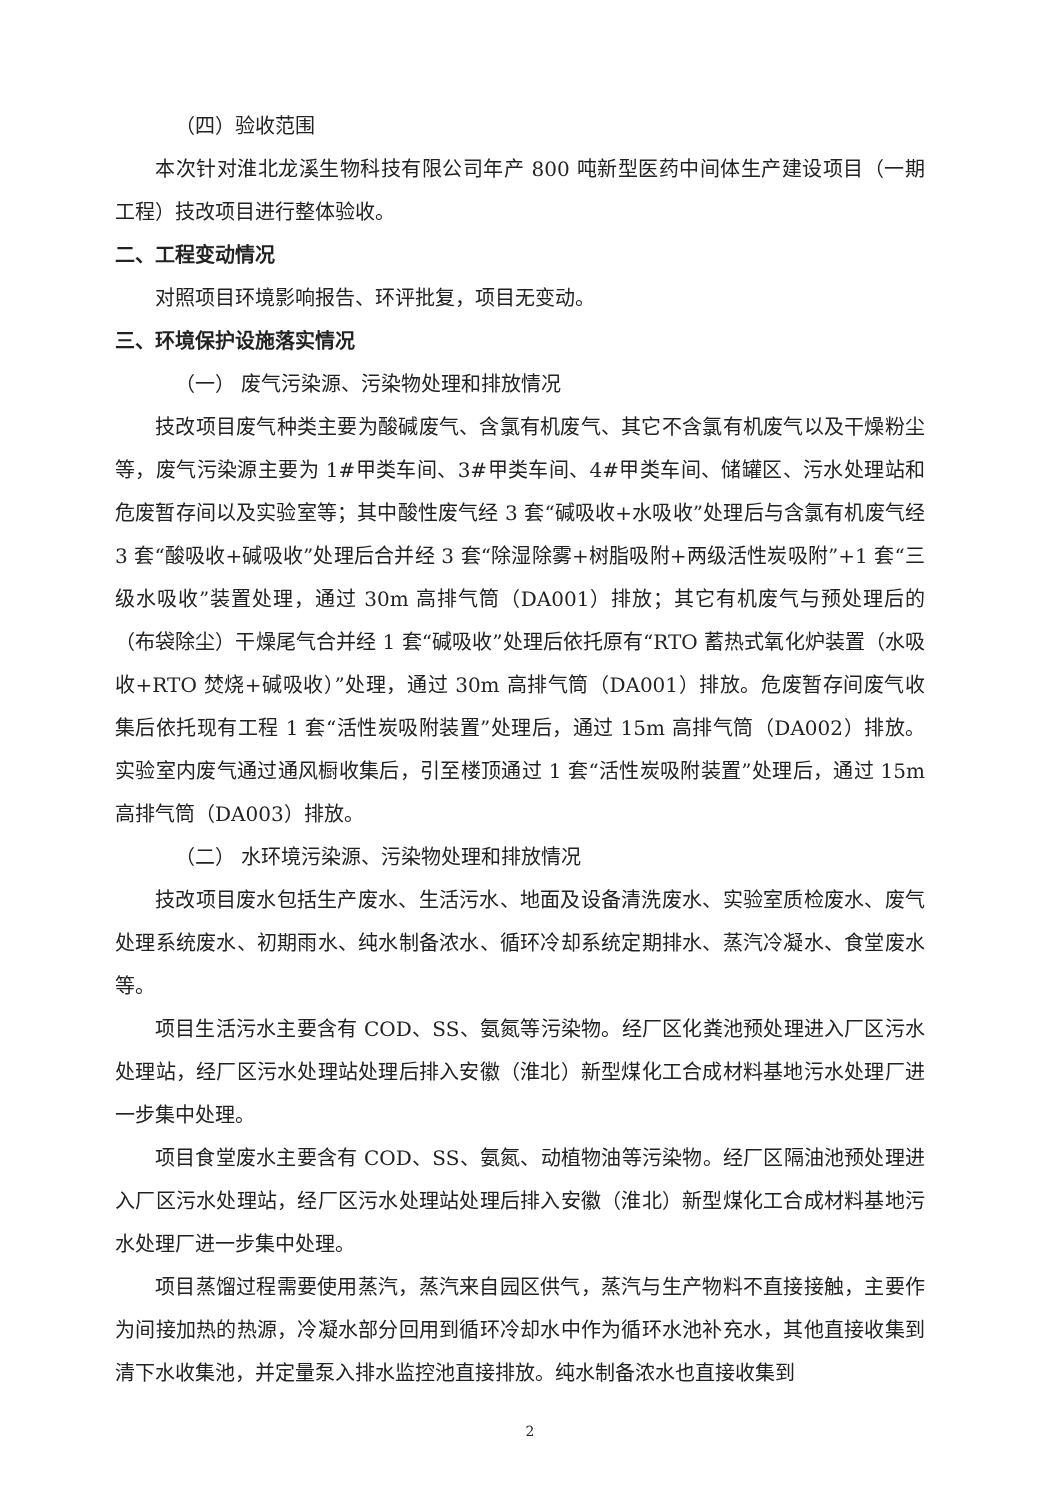（四）验收范围
本次针对淮北龙溪生物科技有限公司年产 800 吨新型医药中间体生产建设项目（一期工程）技改项目进行整体验收。
二、工程变动情况
对照项目环境影响报告、环评批复，项目无变动。
三、环境保护设施落实情况
（一） 废气污染源、污染物处理和排放情况
技改项目废气种类主要为酸碱废气、含氯有机废气、其它不含氯有机废气以及干燥粉尘等，废气污染源主要为 1#甲类车间、3#甲类车间、4#甲类车间、储罐区、污水处理站和危废暂存间以及实验室等；其中酸性废气经 3 套“碱吸收+水吸收”处理后与含氯有机废气经 3 套“酸吸收+碱吸收”处理后合并经 3 套“除湿除雾+树脂吸附+两级活性炭吸附”+1 套“三级水吸收”装置处理，通过 30m 高排气筒（DA001）排放；其它有机废气与预处理后的（布袋除尘）干燥尾气合并经 1 套“碱吸收”处理后依托原有“RTO 蓄热式氧化炉装置（水吸收+RTO 焚烧+碱吸收）”处理，通过 30m 高排气筒（DA001）排放。危废暂存间废气收集后依托现有工程 1 套“活性炭吸附装置”处理后，通过 15m 高排气筒（DA002）排放。实验室内废气通过通风橱收集后，引至楼顶通过 1 套“活性炭吸附装置”处理后，通过 15m 高排气筒（DA003）排放。
（二） 水环境污染源、污染物处理和排放情况
技改项目废水包括生产废水、生活污水、地面及设备清洗废水、实验室质检废水、废气处理系统废水、初期雨水、纯水制备浓水、循环冷却系统定期排水、蒸汽冷凝水、食堂废水等。
项目生活污水主要含有 COD、SS、氨氮等污染物。经厂区化粪池预处理进入厂区污水处理站，经厂区污水处理站处理后排入安徽（淮北）新型煤化工合成材料基地污水处理厂进一步集中处理。
项目食堂废水主要含有 COD、SS、氨氮、动植物油等污染物。经厂区隔油池预处理进入厂区污水处理站，经厂区污水处理站处理后排入安徽（淮北）新型煤化工合成材料基地污水处理厂进一步集中处理。
项目蒸馏过程需要使用蒸汽，蒸汽来自园区供气，蒸汽与生产物料不直接接触，主要作为间接加热的热源，冷凝水部分回用到循环冷却水中作为循环水池补充水，其他直接收集到清下水收集池，并定量泵入排水监控池直接排放。纯水制备浓水也直接收集到
2